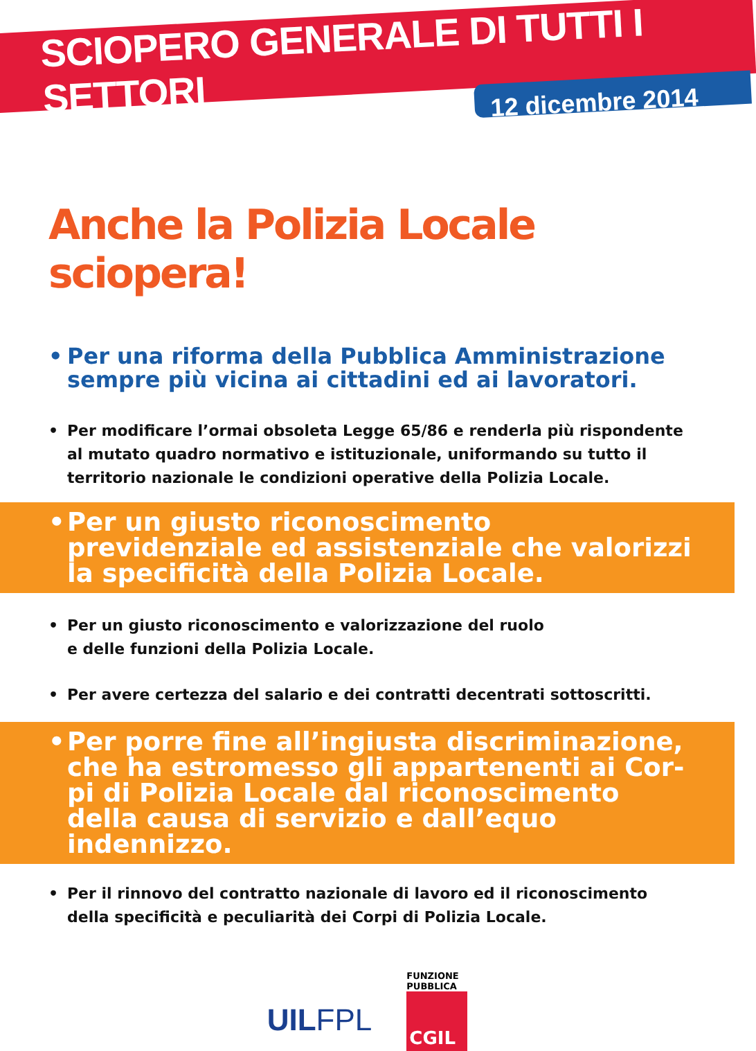SCIOPERO GENERALE DI TUTTI I SETTORI
12 dicembre 2014
Anche la Polizia Locale sciopera!
• Per una riforma della Pubblica Amministrazione sempre più vicina ai cittadini ed ai lavoratori.
• Per modificare l’ormai obsoleta Legge 65/86 e renderla più rispondente al mutato quadro normativo e istituzionale, uniformando su tutto il territorio nazionale le condizioni operative della Polizia Locale.
• Per un giusto riconoscimento previdenziale ed assistenziale che valorizzi la specificità della Polizia Locale.
• Per un giusto riconoscimento e valorizzazione del ruolo
e delle funzioni della Polizia Locale.
• Per avere certezza del salario e dei contratti decentrati sottoscritti.
• Per porre fine all’ingiusta discriminazione, che ha estromesso gli appartenenti ai Cor-pi di Polizia Locale dal riconoscimento della causa di servizio e dall’equo indennizzo.
• Per il rinnovo del contratto nazionale di lavoro ed il riconoscimento della specificità e peculiarità dei Corpi di Polizia Locale.
UILFPL
FUNZIONE PUBBLICA
CGIL